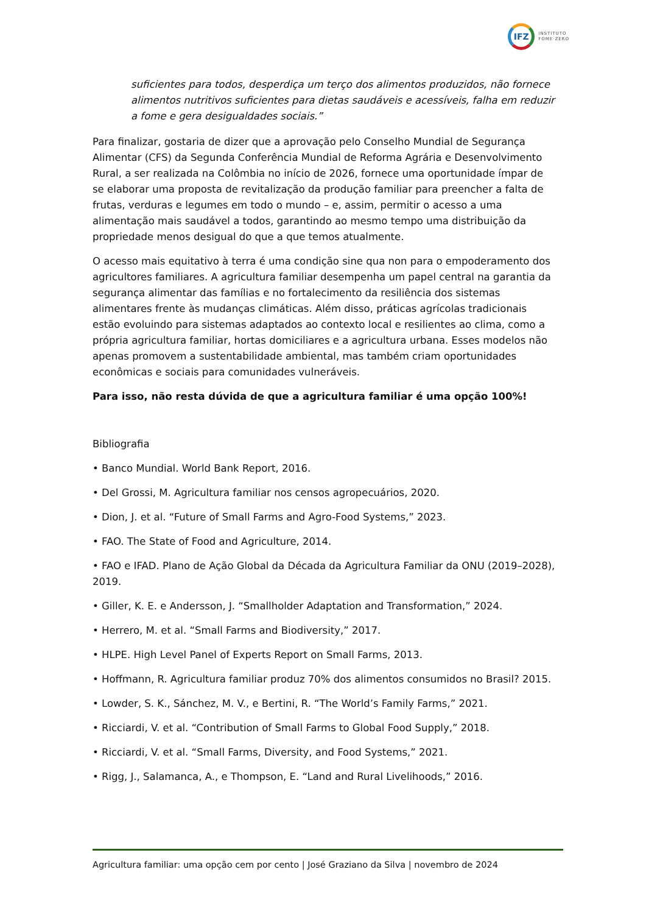IFZ
INSTITUTO
FOME·ZERO
suficientes para todos, desperdiça um terço dos alimentos produzidos, não fornece alimentos nutritivos suficientes para dietas saudáveis e acessíveis, falha em reduzir a fome e gera desigualdades sociais.”
Para finalizar, gostaria de dizer que a aprovação pelo Conselho Mundial de Segurança Alimentar (CFS) da Segunda Conferência Mundial de Reforma Agrária e Desenvolvimento Rural, a ser realizada na Colômbia no início de 2026, fornece uma oportunidade ímpar de se elaborar uma proposta de revitalização da produção familiar para preencher a falta de frutas, verduras e legumes em todo o mundo – e, assim, permitir o acesso a uma alimentação mais saudável a todos, garantindo ao mesmo tempo uma distribuição da propriedade menos desigual do que a que temos atualmente.
O acesso mais equitativo à terra é uma condição sine qua non para o empoderamento dos agricultores familiares. A agricultura familiar desempenha um papel central na garantia da segurança alimentar das famílias e no fortalecimento da resiliência dos sistemas alimentares frente às mudanças climáticas. Além disso, práticas agrícolas tradicionais estão evoluindo para sistemas adaptados ao contexto local e resilientes ao clima, como a própria agricultura familiar, hortas domiciliares e a agricultura urbana. Esses modelos não apenas promovem a sustentabilidade ambiental, mas também criam oportunidades econômicas e sociais para comunidades vulneráveis.
Para isso, não resta dúvida de que a agricultura familiar é uma opção 100%!
Bibliografia
• Banco Mundial. World Bank Report, 2016.
• Del Grossi, M. Agricultura familiar nos censos agropecuários, 2020.
• Dion, J. et al. “Future of Small Farms and Agro-Food Systems,” 2023.
• FAO. The State of Food and Agriculture, 2014.
• FAO e IFAD. Plano de Ação Global da Década da Agricultura Familiar da ONU (2019–2028), 2019.
• Giller, K. E. e Andersson, J. “Smallholder Adaptation and Transformation,” 2024.
• Herrero, M. et al. “Small Farms and Biodiversity,” 2017.
• HLPE. High Level Panel of Experts Report on Small Farms, 2013.
• Hoffmann, R. Agricultura familiar produz 70% dos alimentos consumidos no Brasil? 2015.
• Lowder, S. K., Sánchez, M. V., e Bertini, R. “The World’s Family Farms,” 2021.
• Ricciardi, V. et al. “Contribution of Small Farms to Global Food Supply,” 2018.
• Ricciardi, V. et al. “Small Farms, Diversity, and Food Systems,” 2021.
• Rigg, J., Salamanca, A., e Thompson, E. “Land and Rural Livelihoods,” 2016.
Agricultura familiar: uma opção cem por cento | José Graziano da Silva | novembro de 2024